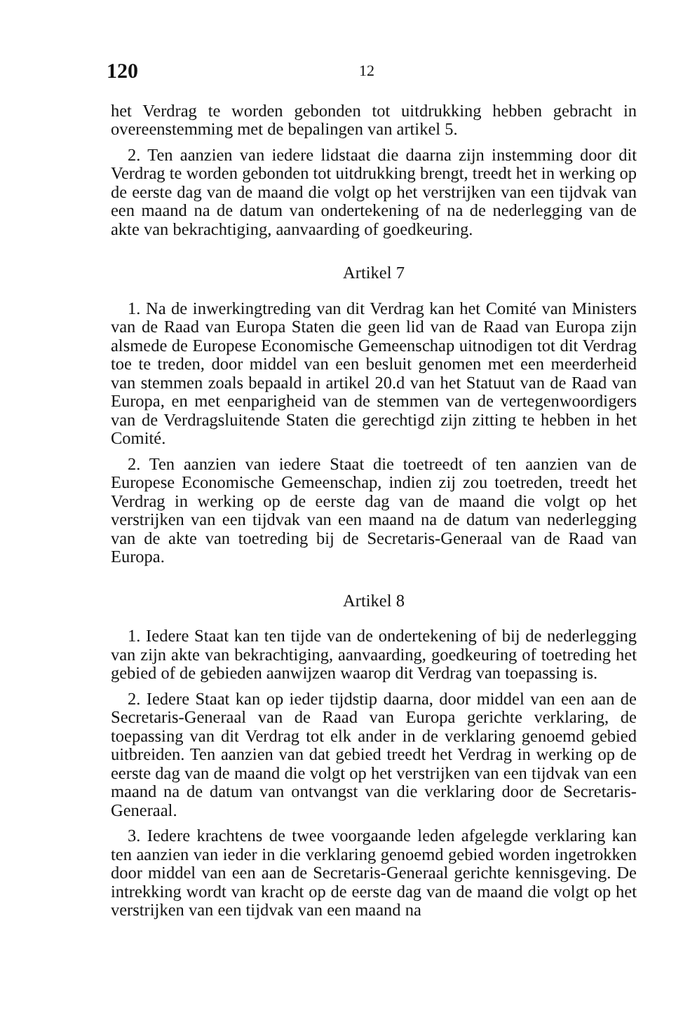120 12
het Verdrag te worden gebonden tot uitdrukking hebben gebracht in overeenstemming met de bepalingen van artikel 5.
2. Ten aanzien van iedere lidstaat die daarna zijn instemming door dit Verdrag te worden gebonden tot uitdrukking brengt, treedt het in werking op de eerste dag van de maand die volgt op het verstrijken van een tijdvak van een maand na de datum van ondertekening of na de nederlegging van de akte van bekrachtiging, aanvaarding of goedkeuring.
Artikel 7
1. Na de inwerkingtreding van dit Verdrag kan het Comité van Ministers van de Raad van Europa Staten die geen lid van de Raad van Europa zijn alsmede de Europese Economische Gemeenschap uitnodigen tot dit Verdrag toe te treden, door middel van een besluit genomen met een meerderheid van stemmen zoals bepaald in artikel 20.d van het Statuut van de Raad van Europa, en met eenparigheid van de stemmen van de vertegenwoordigers van de Verdragsluitende Staten die gerechtigd zijn zitting te hebben in het Comité.
2. Ten aanzien van iedere Staat die toetreedt of ten aanzien van de Europese Economische Gemeenschap, indien zij zou toetreden, treedt het Verdrag in werking op de eerste dag van de maand die volgt op het verstrijken van een tijdvak van een maand na de datum van nederlegging van de akte van toetreding bij de Secretaris-Generaal van de Raad van Europa.
Artikel 8
1. Iedere Staat kan ten tijde van de ondertekening of bij de nederlegging van zijn akte van bekrachtiging, aanvaarding, goedkeuring of toetreding het gebied of de gebieden aanwijzen waarop dit Verdrag van toepassing is.
2. Iedere Staat kan op ieder tijdstip daarna, door middel van een aan de Secretaris-Generaal van de Raad van Europa gerichte verklaring, de toepassing van dit Verdrag tot elk ander in de verklaring genoemd gebied uitbreiden. Ten aanzien van dat gebied treedt het Verdrag in werking op de eerste dag van de maand die volgt op het verstrijken van een tijdvak van een maand na de datum van ontvangst van die verklaring door de Secretaris-Generaal.
3. Iedere krachtens de twee voorgaande leden afgelegde verklaring kan ten aanzien van ieder in die verklaring genoemd gebied worden ingetrokken door middel van een aan de Secretaris-Generaal gerichte kennisgeving. De intrekking wordt van kracht op de eerste dag van de maand die volgt op het verstrijken van een tijdvak van een maand na